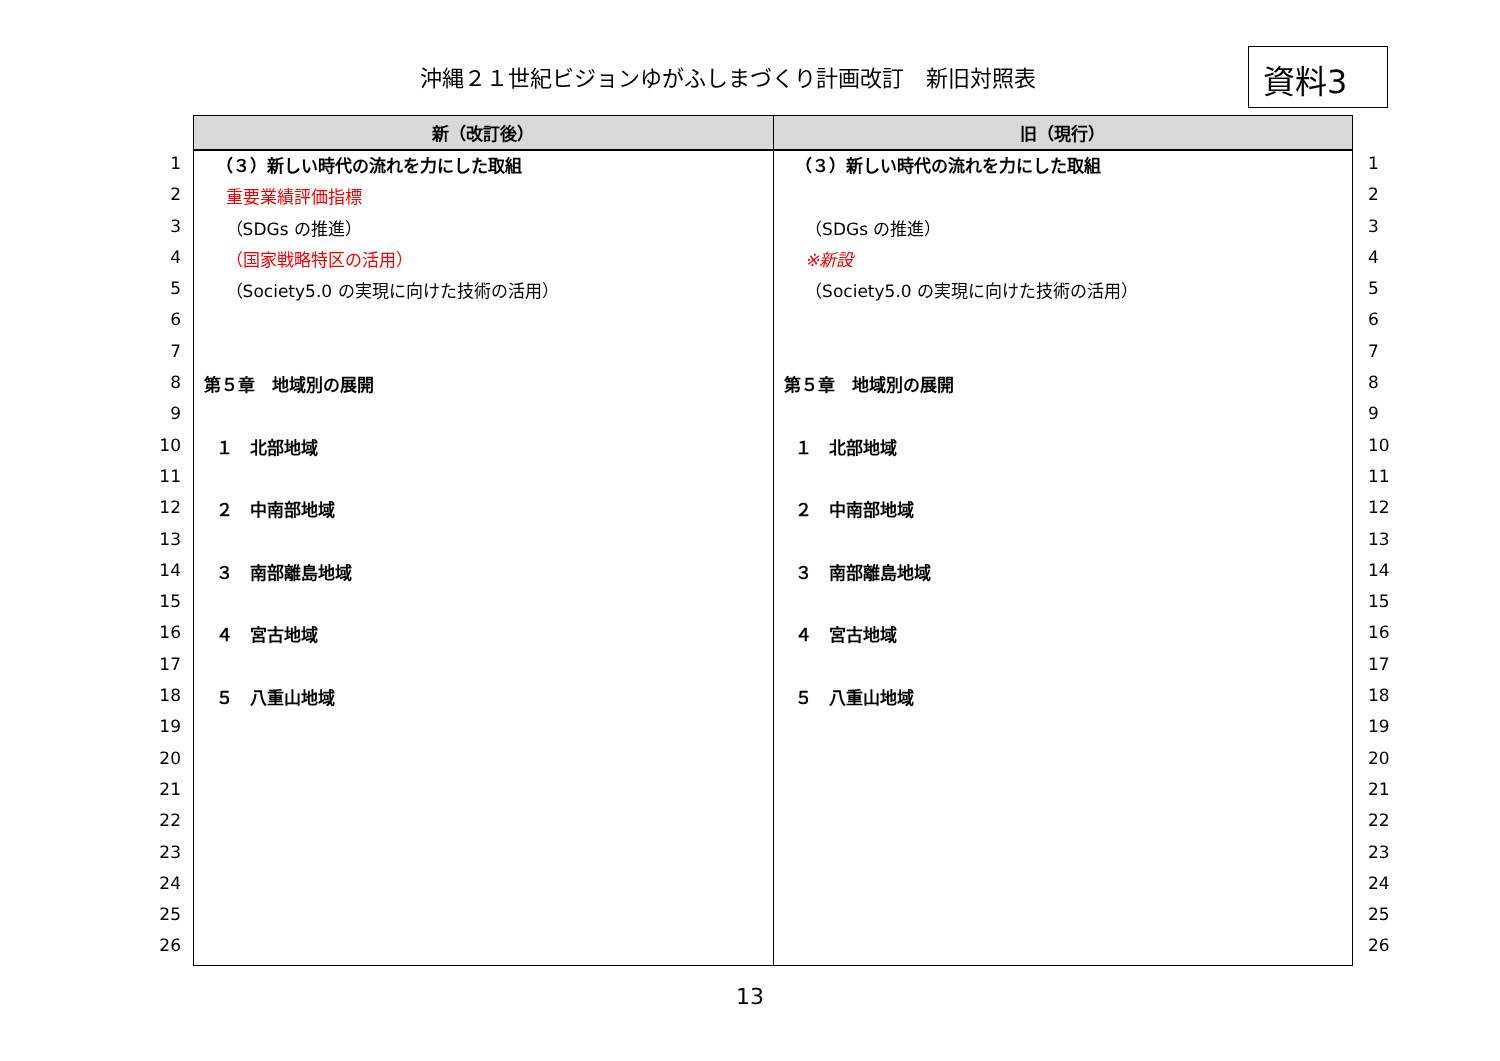沖縄２１世紀ビジョンゆがふしまづくり計画改訂　新旧対照表
資料3
1
2
3
4
5
6
7
8
9
10
11
12
13
14
15
16
17
18
19
20
21
22
23
24
25
26
| 新（改訂後） | 旧（現行） |
| --- | --- |
| （３）新しい時代の流れを力にした取組 重要業績評価指標 （SDGs の推進） （国家戦略特区の活用） （Society5.0 の実現に向けた技術の活用） 第５章 地域別の展開 １ 北部地域 ２ 中南部地域 ３ 南部離島地域 ４ 宮古地域 ５ 八重山地域 | （３）新しい時代の流れを力にした取組 （SDGs の推進） ※新設 （Society5.0 の実現に向けた技術の活用） 第５章 地域別の展開 １ 北部地域 ２ 中南部地域 ３ 南部離島地域 ４ 宮古地域 ５ 八重山地域 |
1
2
3
4
5
6
7
8
9
10
11
12
13
14
15
16
17
18
19
20
21
22
23
24
25
26
13